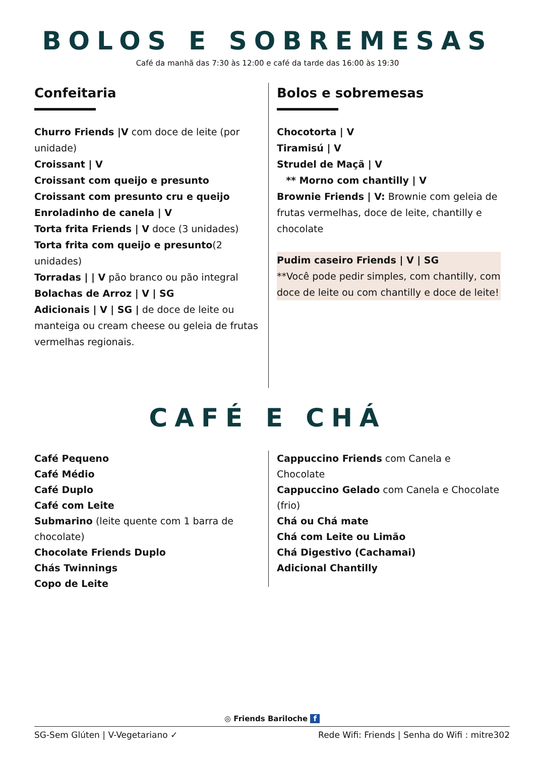BOLOS E SOBREMESAS
Café da manhã das 7:30 às 12:00 e café da tarde das 16:00 às 19:30
Confeitaria
Churro Friends |V com doce de leite (por unidade)
Croissant | V
Croissant com queijo e presunto
Croissant com presunto cru e queijo
Enroladinho de canela | V
Torta frita Friends | V doce (3 unidades)
Torta frita com queijo e presunto(2 unidades)
Torradas | | V pão branco ou pão integral
Bolachas de Arroz | V | SG
Adicionais | V | SG | de doce de leite ou manteiga ou cream cheese ou geleia de frutas vermelhas regionais.
Bolos e sobremesas
Chocotorta | V
Tiramisú | V
Strudel de Maçã | V
** Morno com chantilly | V
Brownie Friends | V: Brownie com geleia de frutas vermelhas, doce de leite, chantilly e chocolate
Pudim caseiro Friends | V | SG
**Você pode pedir simples, com chantilly, com doce de leite ou com chantilly e doce de leite!
CAFÉ E CHÁ
Café Pequeno
Café Médio
Café Duplo
Café com Leite
Submarino (leite quente com 1 barra de chocolate)
Chocolate Friends Duplo
Chás Twinnings
Copo de Leite
Cappuccino Friends com Canela e Chocolate
Cappuccino Gelado com Canela e Chocolate (frio)
Chá ou Chá mate
Chá com Leite ou Limão
Chá Digestivo (Cachamai)
Adicional Chantilly
◎ Friends Bariloche f
SG-Sem Glúten | V-Vegetariano ✓ Rede Wifi: Friends | Senha do Wifi : mitre302